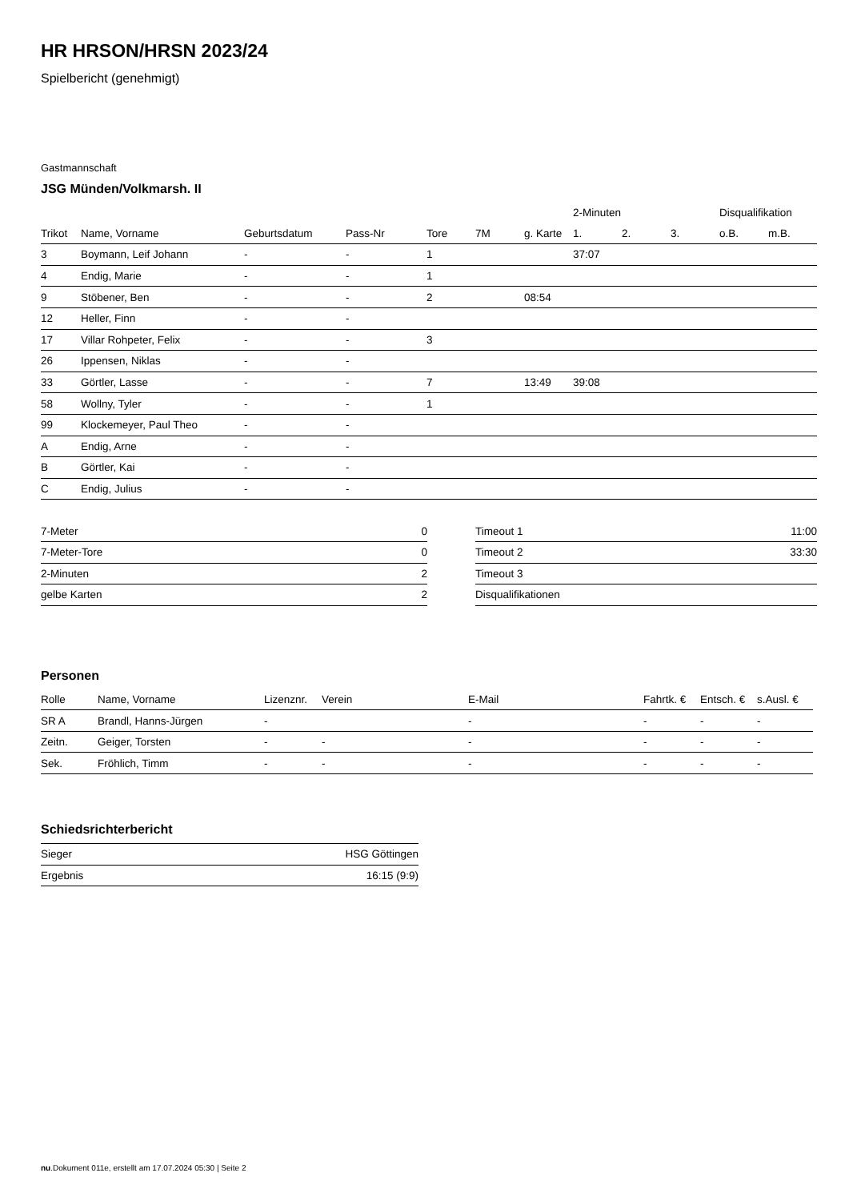HR HRSON/HRSN 2023/24
Spielbericht (genehmigt)
Gastmannschaft
JSG Münden/Volkmarsh. II
| | | | | | | | 2-Minuten | | | Disqualifikation | |
| --- | --- | --- | --- | --- | --- | --- | --- | --- | --- | --- | --- |
| Trikot | Name, Vorname | Geburtsdatum | Pass-Nr | Tore | 7M | g. Karte | 1. | 2. | 3. | o.B. | m.B. |
| 3 | Boymann, Leif Johann | - | - | 1 | | | 37:07 | | | | |
| 4 | Endig, Marie | - | - | 1 | | | | | | | |
| 9 | Stöbener, Ben | - | - | 2 | | 08:54 | | | | | |
| 12 | Heller, Finn | - | - | | | | | | | | |
| 17 | Villar Rohpeter, Felix | - | - | 3 | | | | | | | |
| 26 | Ippensen, Niklas | - | - | | | | | | | | |
| 33 | Görtler, Lasse | - | - | 7 | | 13:49 | 39:08 | | | | |
| 58 | Wollny, Tyler | - | - | 1 | | | | | | | |
| 99 | Klockemeyer, Paul Theo | - | - | | | | | | | | |
| A | Endig, Arne | - | - | | | | | | | | |
| B | Görtler, Kai | - | - | | | | | | | | |
| C | Endig, Julius | - | - | | | | | | | | |
| 7-Meter | 0 |
| 7-Meter-Tore | 0 |
| 2-Minuten | 2 |
| gelbe Karten | 2 |
| Timeout 1 | 11:00 |
| Timeout 2 | 33:30 |
| Timeout 3 | |
| Disqualifikationen | |
Personen
| Rolle | Name, Vorname | Lizenznr. | Verein | E-Mail | Fahrtk. € | Entsch. € | s.Ausl. € |
| --- | --- | --- | --- | --- | --- | --- | --- |
| SR A | Brandl, Hanns-Jürgen | - | | - | - | - | - |
| Zeitn. | Geiger, Torsten | - | - | - | - | - | - |
| Sek. | Fröhlich, Timm | - | - | - | - | - | - |
Schiedsrichterbericht
| Sieger | HSG Göttingen |
| Ergebnis | 16:15 (9:9) |
nu.Dokument 011e, erstellt am 17.07.2024 05:30 | Seite 2